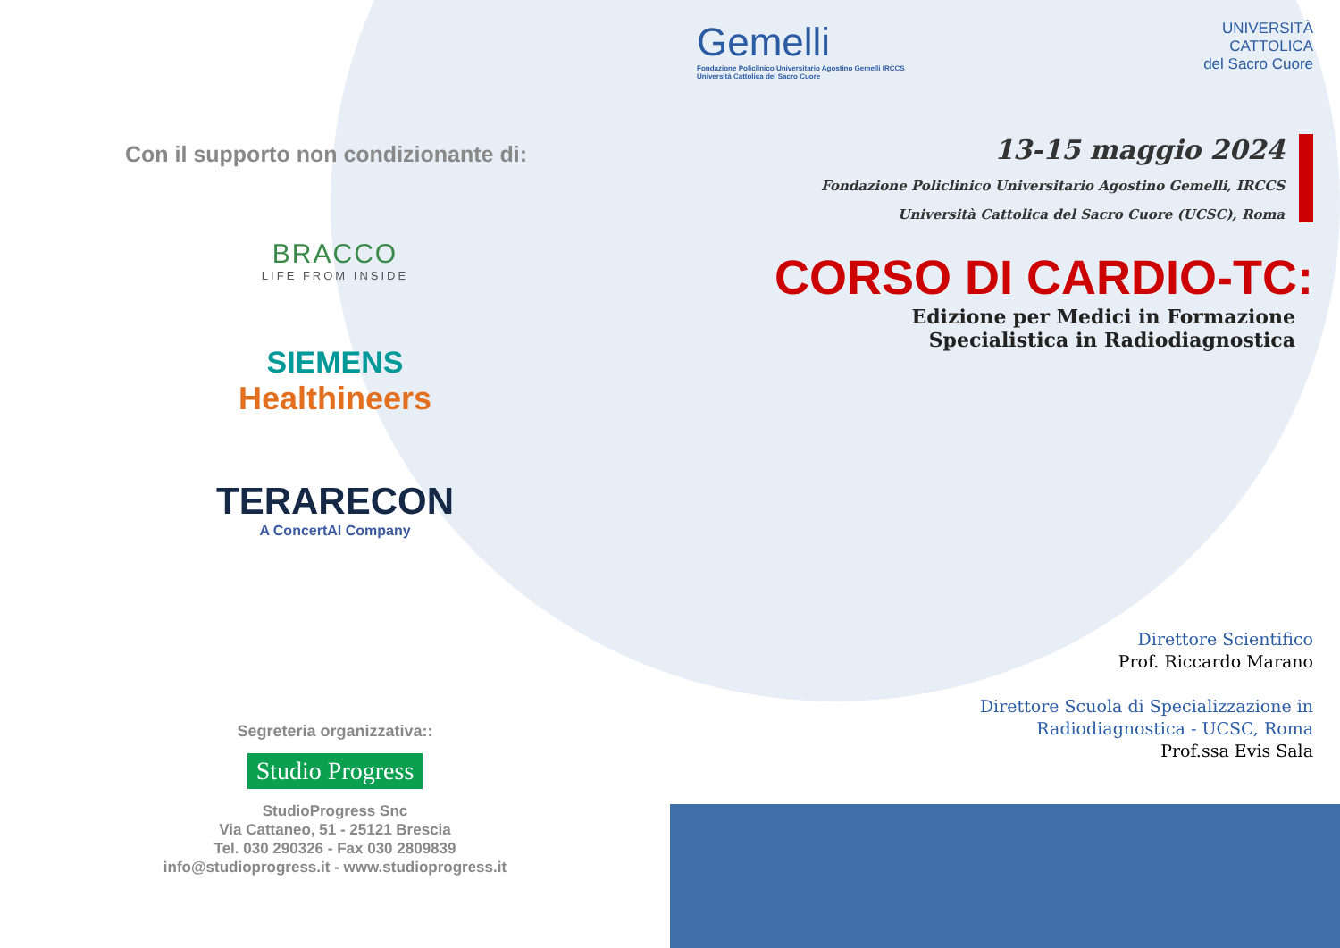Con il supporto non condizionante di:
BRACCO
LIFE FROM INSIDE
SIEMENS
Healthineers
TERARECON
A ConcertAI Company
Segreteria organizzativa::
Studio Progress
StudioProgress Snc
Via Cattaneo, 51 - 25121 Brescia
Tel. 030 290326 - Fax 030 2809839
info@studioprogress.it - www.studioprogress.it
Gemelli
Fondazione Policlinico Universitario Agostino Gemelli IRCCS
Università Cattolica del Sacro Cuore
UNIVERSITÀ
CATTOLICA
del Sacro Cuore
13-15 maggio 2024
Fondazione Policlinico Universitario Agostino Gemelli, IRCCS
Università Cattolica del Sacro Cuore (UCSC), Roma
CORSO DI CARDIO-TC:
Edizione per Medici in Formazione
Specialistica in Radiodiagnostica
Direttore Scientifico
Prof. Riccardo Marano
Direttore Scuola di Specializzazione in
Radiodiagnostica - UCSC, Roma
Prof.ssa Evis Sala